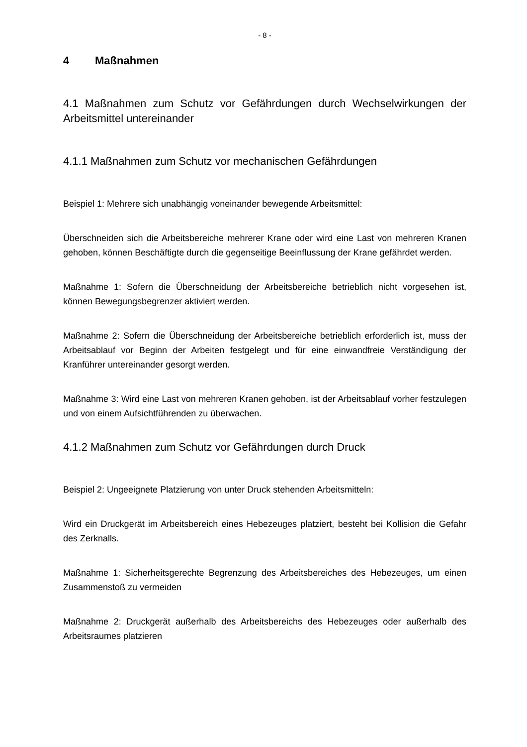- 8 -
4 Maßnahmen
4.1 Maßnahmen zum Schutz vor Gefährdungen durch Wechselwirkungen der Arbeitsmittel untereinander
4.1.1 Maßnahmen zum Schutz vor mechanischen Gefährdungen
Beispiel 1: Mehrere sich unabhängig voneinander bewegende Arbeitsmittel:
Überschneiden sich die Arbeitsbereiche mehrerer Krane oder wird eine Last von mehreren Kranen gehoben, können Beschäftigte durch die gegenseitige Beeinflussung der Krane gefährdet werden.
Maßnahme 1: Sofern die Überschneidung der Arbeitsbereiche betrieblich nicht vorgesehen ist, können Bewegungsbegrenzer aktiviert werden.
Maßnahme 2: Sofern die Überschneidung der Arbeitsbereiche betrieblich erforderlich ist, muss der Arbeitsablauf vor Beginn der Arbeiten festgelegt und für eine einwandfreie Verständigung der Kranführer untereinander gesorgt werden.
Maßnahme 3: Wird eine Last von mehreren Kranen gehoben, ist der Arbeitsablauf vorher festzulegen und von einem Aufsichtführenden zu überwachen.
4.1.2 Maßnahmen zum Schutz vor Gefährdungen durch Druck
Beispiel 2: Ungeeignete Platzierung von unter Druck stehenden Arbeitsmitteln:
Wird ein Druckgerät im Arbeitsbereich eines Hebezeuges platziert, besteht bei Kollision die Gefahr des Zerknalls.
Maßnahme 1: Sicherheitsgerechte Begrenzung des Arbeitsbereiches des Hebezeuges, um einen Zusammenstoß zu vermeiden
Maßnahme 2: Druckgerät außerhalb des Arbeitsbereichs des Hebezeuges oder außerhalb des Arbeitsraumes platzieren